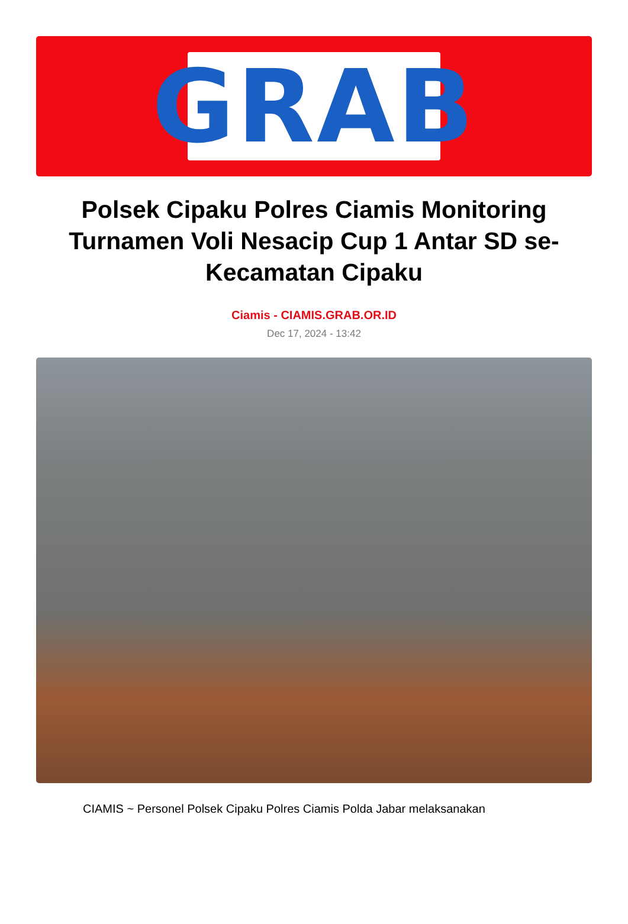GRAB
Polsek Cipaku Polres Ciamis Monitoring Turnamen Voli Nesacip Cup 1 Antar SD se-Kecamatan Cipaku
Ciamis - CIAMIS.GRAB.OR.ID
Dec 17, 2024 - 13:42
CIAMIS ~ Personel Polsek Cipaku Polres Ciamis Polda Jabar melaksanakan